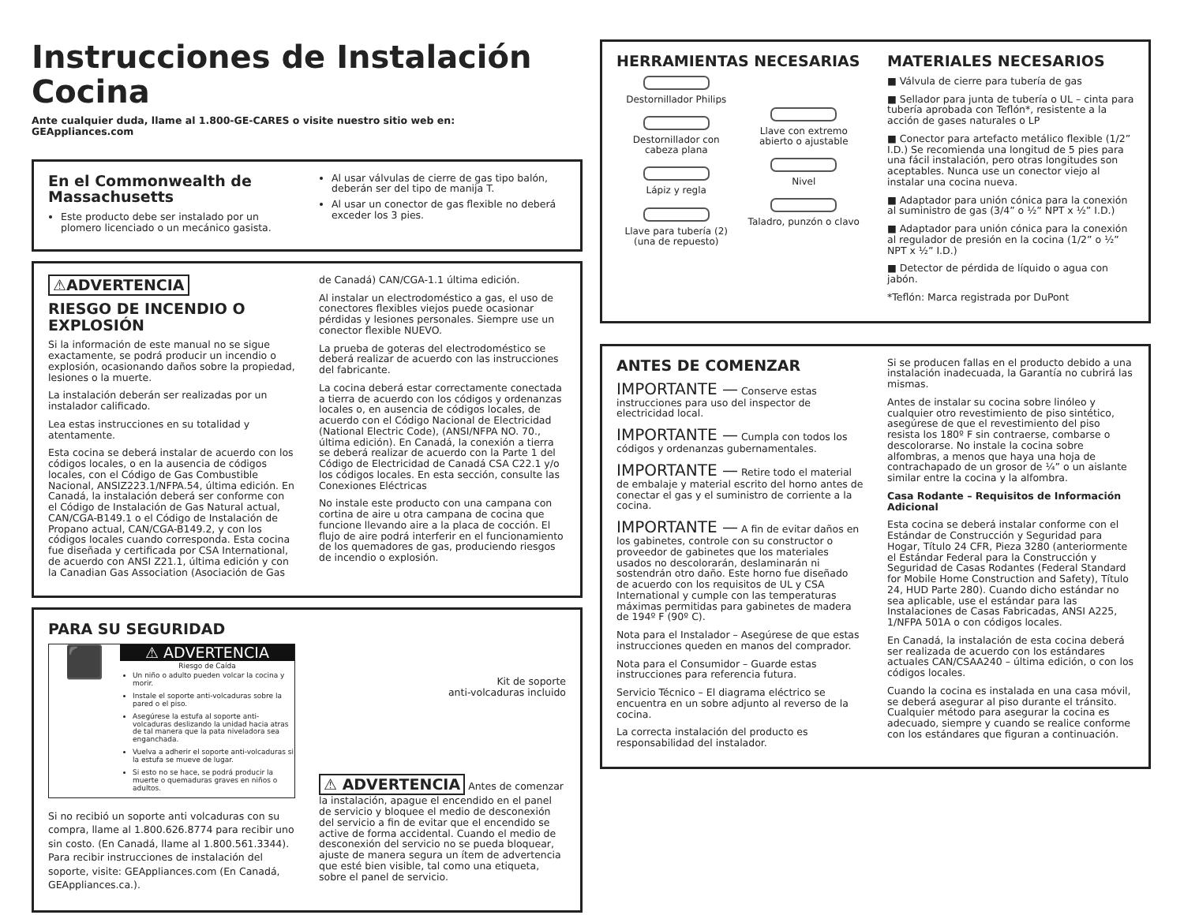Instrucciones de Instalación
Cocina
Ante cualquier duda, llame al 1.800-GE-CARES o visite nuestro sitio web en:
GEAppliances.com
En el Commonwealth de Massachusetts
Este producto debe ser instalado por un plomero licenciado o un mecánico gasista.
Al usar válvulas de cierre de gas tipo balón, deberán ser del tipo de manija T.
Al usar un conector de gas flexible no deberá exceder los 3 pies.
⚠ADVERTENCIA
RIESGO DE INCENDIO O EXPLOSIÓN
Si la información de este manual no se sigue exactamente, se podrá producir un incendio o explosión, ocasionando daños sobre la propiedad, lesiones o la muerte.
La instalación deberán ser realizadas por un instalador calificado.
Lea estas instrucciones en su totalidad y atentamente.
Esta cocina se deberá instalar de acuerdo con los códigos locales, o en la ausencia de códigos locales, con el Código de Gas Combustible Nacional, ANSIZ223.1/NFPA.54, última edición. En Canadá, la instalación deberá ser conforme con el Código de Instalación de Gas Natural actual, CAN/CGA-B149.1 o el Código de Instalación de Propano actual, CAN/CGA-B149.2, y con los códigos locales cuando corresponda. Esta cocina fue diseñada y certificada por CSA International, de acuerdo con ANSI Z21.1, última edición y con la Canadian Gas Association (Asociación de Gas
de Canadá) CAN/CGA-1.1 última edición.
Al instalar un electrodoméstico a gas, el uso de conectores flexibles viejos puede ocasionar pérdidas y lesiones personales. Siempre use un conector flexible NUEVO.
La prueba de goteras del electrodoméstico se deberá realizar de acuerdo con las instrucciones del fabricante.
La cocina deberá estar correctamente conectada a tierra de acuerdo con los códigos y ordenanzas locales o, en ausencia de códigos locales, de acuerdo con el Código Nacional de Electricidad (National Electric Code), (ANSI/NFPA NO. 70., última edición). En Canadá, la conexión a tierra se deberá realizar de acuerdo con la Parte 1 del Código de Electricidad de Canadá CSA C22.1 y/o los códigos locales. En esta sección, consulte las Conexiones Eléctricas
No instale este producto con una campana con cortina de aire u otra campana de cocina que funcione llevando aire a la placa de cocción. El flujo de aire podrá interferir en el funcionamiento de los quemadores de gas, produciendo riesgos de incendio o explosión.
PARA SU SEGURIDAD
⬛
⚠ ADVERTENCIA
Riesgo de Caída
Un niño o adulto pueden volcar la cocina y morir.
Instale el soporte anti-volcaduras sobre la pared o el piso.
Asegúrese la estufa al soporte anti-volcaduras deslizando la unidad hacia atras de tal manera que la pata niveladora sea enganchada.
Vuelva a adherir el soporte anti-volcaduras si la estufa se mueve de lugar.
Si esto no se hace, se podrá producir la muerte o quemaduras graves en niños o adultos.
Si no recibió un soporte anti volcaduras con su compra, llame al 1.800.626.8774 para recibir uno sin costo. (En Canadá, llame al 1.800.561.3344). Para recibir instrucciones de instalación del soporte, visite: GEAppliances.com (En Canadá, GEAppliances.ca.).
Kit de soporte
anti-volcaduras incluido
⚠ ADVERTENCIA Antes de comenzar la instalación, apague el encendido en el panel de servicio y bloquee el medio de desconexión del servicio a fin de evitar que el encendido se active de forma accidental. Cuando el medio de desconexión del servicio no se pueda bloquear, ajuste de manera segura un ítem de advertencia que esté bien visible, tal como una etiqueta, sobre el panel de servicio.
HERRAMIENTAS NECESARIAS
Destornillador Philips
Destornillador con cabeza plana
Lápiz y regla
Llave para tubería (2)
(una de repuesto)
Llave con extremo abierto o ajustable
Nivel
Taladro, punzón o clavo
MATERIALES NECESARIOS
■ Válvula de cierre para tubería de gas
■ Sellador para junta de tubería o UL – cinta para tubería aprobada con Teflón*, resistente a la acción de gases naturales o LP
■ Conector para artefacto metálico flexible (1/2” I.D.) Se recomienda una longitud de 5 pies para una fácil instalación, pero otras longitudes son aceptables. Nunca use un conector viejo al instalar una cocina nueva.
■ Adaptador para unión cónica para la conexión al suministro de gas (3/4” o ½” NPT x ½” I.D.)
■ Adaptador para unión cónica para la conexión al regulador de presión en la cocina (1/2” o ½” NPT x ½” I.D.)
■ Detector de pérdida de líquido o agua con jabón.
*Teflón: Marca registrada por DuPont
ANTES DE COMENZAR
IMPORTANTE — Conserve estas instrucciones para uso del inspector de electricidad local.
IMPORTANTE — Cumpla con todos los códigos y ordenanzas gubernamentales.
IMPORTANTE — Retire todo el material de embalaje y material escrito del horno antes de conectar el gas y el suministro de corriente a la cocina.
IMPORTANTE — A fin de evitar daños en los gabinetes, controle con su constructor o proveedor de gabinetes que los materiales usados no descolorarán, deslaminarán ni sostendrán otro daño. Este horno fue diseñado de acuerdo con los requisitos de UL y CSA International y cumple con las temperaturas máximas permitidas para gabinetes de madera de 194º F (90º C).
Nota para el Instalador – Asegúrese de que estas instrucciones queden en manos del comprador.
Nota para el Consumidor – Guarde estas instrucciones para referencia futura.
Servicio Técnico – El diagrama eléctrico se encuentra en un sobre adjunto al reverso de la cocina.
La correcta instalación del producto es responsabilidad del instalador.
Si se producen fallas en el producto debido a una instalación inadecuada, la Garantía no cubrirá las mismas.
Antes de instalar su cocina sobre linóleo y cualquier otro revestimiento de piso sintético, asegúrese de que el revestimiento del piso resista los 180º F sin contraerse, combarse o descolorarse. No instale la cocina sobre alfombras, a menos que haya una hoja de contrachapado de un grosor de ¼” o un aislante similar entre la cocina y la alfombra.
Casa Rodante – Requisitos de Información Adicional
Esta cocina se deberá instalar conforme con el Estándar de Construcción y Seguridad para Hogar, Título 24 CFR, Pieza 3280 (anteriormente el Estándar Federal para la Construcción y Seguridad de Casas Rodantes (Federal Standard for Mobile Home Construction and Safety), Título 24, HUD Parte 280). Cuando dicho estándar no sea aplicable, use el estándar para las Instalaciones de Casas Fabricadas, ANSI A225, 1/NFPA 501A o con códigos locales.
En Canadá, la instalación de esta cocina deberá ser realizada de acuerdo con los estándares actuales CAN/CSAA240 – última edición, o con los códigos locales.
Cuando la cocina es instalada en una casa móvil, se deberá asegurar al piso durante el tránsito. Cualquier método para asegurar la cocina es adecuado, siempre y cuando se realice conforme con los estándares que figuran a continuación.